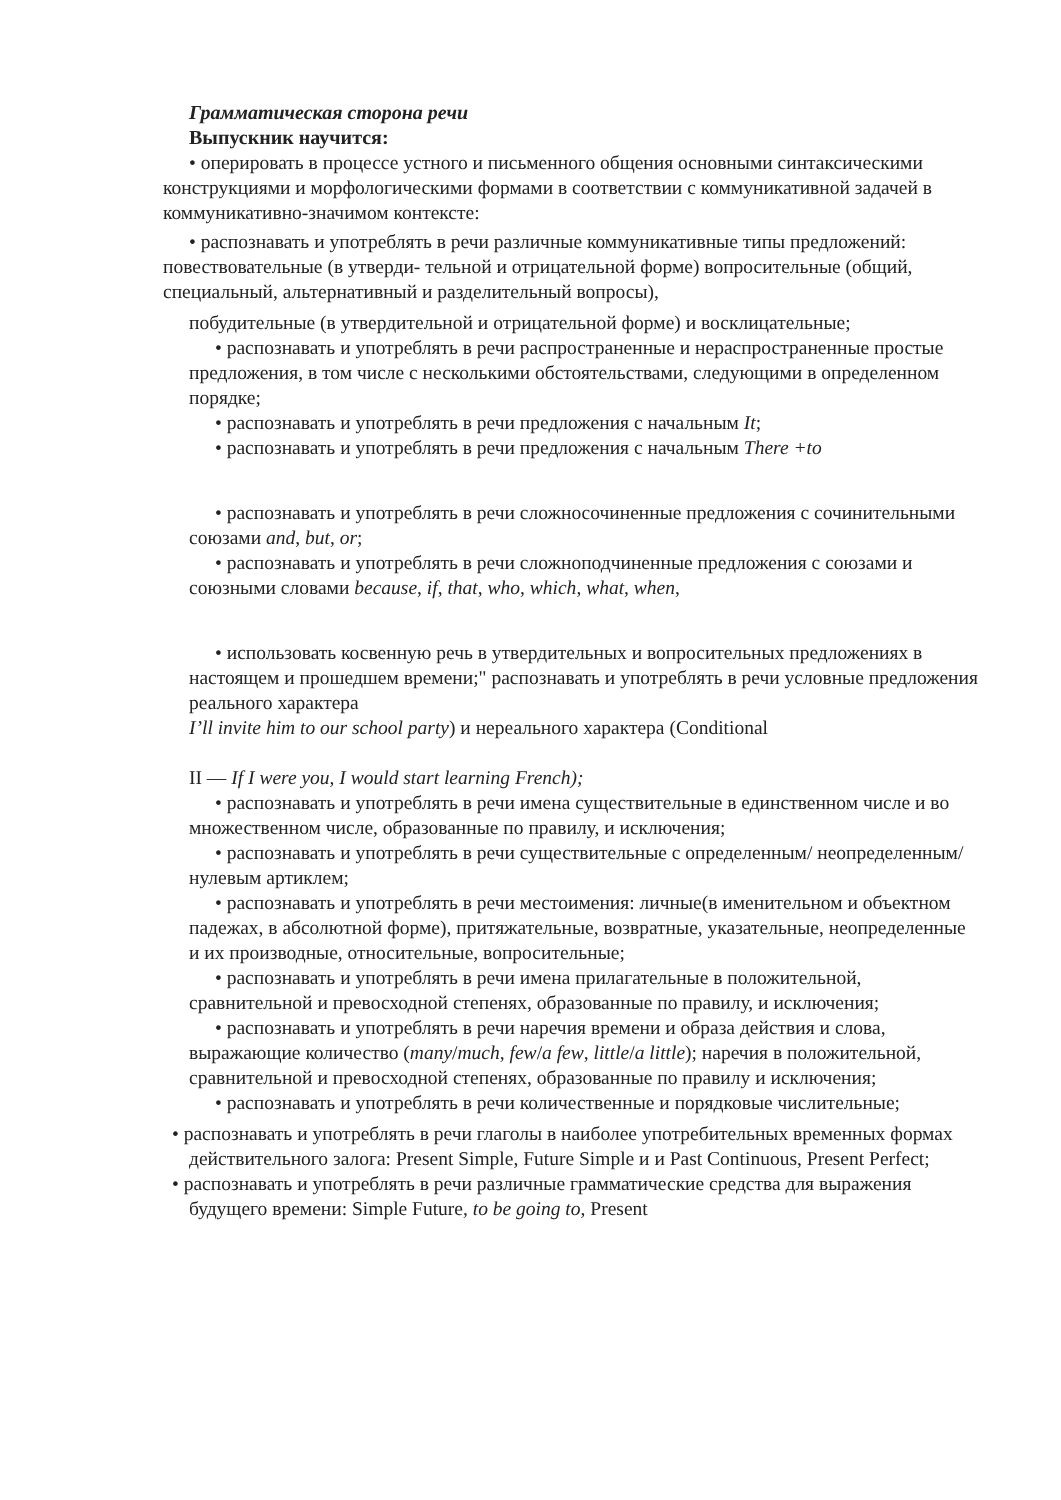Грамматическая сторона речи
Выпускник научится:
• оперировать в процессе устного и письменного общения основными синтаксическими конструкциями и морфологическими формами в соответствии с коммуникативной задачей в коммуникативно-значимом контексте:
• распознавать и употреблять в речи различные коммуникативные типы предложений: повествовательные (в утверди- тельной и отрицательной форме) вопросительные (общий, специальный, альтернативный и разделительный вопросы),
побудительные (в утвердительной и отрицательной форме) и восклицательные;
• распознавать и употреблять в речи распространенные и нераспространенные простые предложения, в том числе с несколькими обстоятельствами, следующими в определенном порядке;
• распознавать и употреблять в речи предложения с начальным It;
• распознавать и употреблять в речи предложения с начальным There +to
• распознавать и употреблять в речи сложносочиненные предложения с сочинительными союзами and, but, or;
• распознавать и употреблять в речи сложноподчиненные предложения с союзами и союзными словами because, if, that, who, which, what, when,
• использовать косвенную речь в утвердительных и вопросительных предложениях в настоящем и прошедшем времени;" распознавать и употреблять в речи условные предложения реального характера
I’ll invite him to our school party) и нереального характера (Conditional
II — If I were you, I would start learning French);
• распознавать и употреблять в речи имена существительные в единственном числе и во множественном числе, образованные по правилу, и исключения;
• распознавать и употреблять в речи существительные с определенным/ неопределенным/нулевым артиклем;
• распознавать и употреблять в речи местоимения: личные(в именительном и объектном падежах, в абсолютной форме), притяжательные, возвратные, указательные, неопределенные и их производные, относительные, вопросительные;
• распознавать и употреблять в речи имена прилагательные в положительной, сравнительной и превосходной степенях, образованные по правилу, и исключения;
• распознавать и употреблять в речи наречия времени и образа действия и слова, выражающие количество (many/much, few/a few, little/a little); наречия в положительной, сравнительной и превосходной степенях, образованные по правилу и исключения;
• распознавать и употреблять в речи количественные и порядковые числительные;
• распознавать и употреблять в речи глаголы в наиболее употребительных временных формах действительного залога: Present Simple, Future Simple и и Past Continuous, Present Perfect;
• распознавать и употреблять в речи различные грамматические средства для выражения будущего времени: Simple Future, to be going to, Present